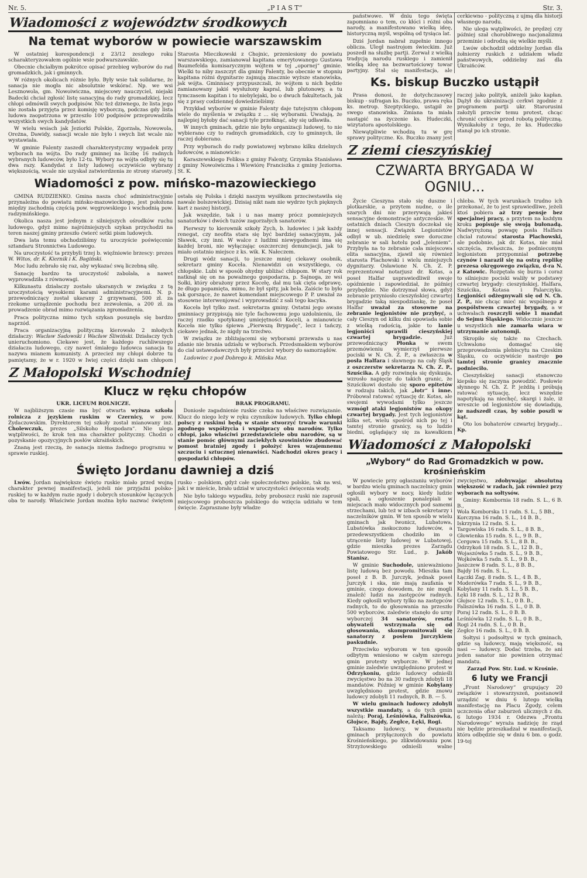Nr. 5. „P I A S T“Str. 3.
Wiadomości z województw środkowych
Na temat wyborów w powiecie warszawskim
W ostatniej korespondencji z 23/12 zeszłego roku scharakteryzowałem ogólnie wsie podwarszawskie.
Obecnie chciałbym pokrótce opisać przebieg wyborów do rad gromadzkich, jak i gminnych.
W różnych okolicach różnie było. Były wsie tak solidarne, że sanacja nie mogła nic absolutnie wskórać. Np. we wsi Lesznowola, gm. Nowoiwiczna, miejscowy nauczyciel, niejaki Badecki chciał zgłosić listę sanacyjną do rady gromadzkiej, lecz chłopi odmówili swych podpisów. Nic też dziwnego, że lista jego nie została przyjęta przez komisję wyborczą, podczas gdy lista ludowa zaopatrzona w przeszło 100 podpisów przeprowadziła wszystkich swych kandydatów.
W wielu wsiach jak Jeziorki Polskie, Zgorzała, Nowowola, Oreżna, Dawidy, sanacji wcale nie było i swych list wcale nie wystawiała.
W gminie Falenty zaszedł charakterystyczny wypadek przy wyborach na wójta. Do rady gminnej na liczbę 16 radnych wybranych ludowców, było 12-tu. Wybory na wójta odbyły się tu dwa razy. Kandydat z listy ludowej oczywiście wybrany większością, wcale nie uzyskał zatwierdzenia ze strony starosty. Starosta Mieczkowski z Chojnic, przeniesiony do powiatu warszawskiego, zamianował kapitana emerytowanego Gustawa Baumefelda komisarycznym wójtem w tej „opornej“ gminie. Wielki to niby zaszczyt dla gminy Falenty, bo obecnie w stopniu kapitana różni dygnitarze zajmują znacznie wyższe stanowiska, jak wójta. Gminniacy przypuszczali, że wójtem u nich będzie zamianowany jakiś wysłużony kapral, lub plutonowy, a tu tymczasem kapitan i to niebylejaki, bo o dwuch fakultetach, jak się z prasy codziennej dowiedzieliśmy.
Przykład wyborów w gminie Falenty daje tutejszym chłopom wiele do myślenia w związku z ... się wyborami. Uważają, że najlepiej byłoby dać sanacji tyle przełknąć, aby się udławiła.
W innych gminach, gdzie nie było organizacji ludowej, to nie wybierano czy to radnych gromadzkich, czy to gminnych, ile raczej dobierano.
Przy wyborach do rady powiatowej wybrano kilku dzielnych ludowców, a mianowicie:
Karaszewskiego Feliksa z gminy Falenty, Grzymka Stanisława z gminy Nowoiwiczna i Wiewiórę Franciszka z gminy Jeziorna. St. K.
Wiadomości z pow. mińsko-mazowieckiego
GMINA RUDZIENKO. Gmina nasza choć administracyjnie przynależna do powiatu mińsko-mazowieckiego, jest położona między zachodnią częścią pow. węgrowskiego i wschodnią pow. radzymińskiego.
Okolica nasza jest jednym z silniejszych ośrodków ruchu ludowego, gdyż mimo najróżniejszych szykan przychodzi na teren naszej gminy przeszło ćwierć setki pism ludowych.
Dwa lata temu obchodziliśmy tu uroczyście poświęcenie sztandaru Stronnictwa Ludowego.
Na uroczystość ta przybyli trzej b. więźniowie brzescy: prezes W. Witos, dr. K. Kiernik i K. Bagiński.
Moc ludu zebrało się raz, aby wykazać swą liczebną siłę.
Sanację bardzo ta uroczystość zabolała, a nawet wyprowadziła z równowagi.
Kilkunastu działaczy zostało ukaranych w związku z tą uroczystością wysokiemi karami administracyjnemi. N. p. przewodniczący został ukarany 2 grzywnami, 500 zł. za rzekome urządzenie pochodu bez zezwolenia, a 200 zł. za prowadzenie obrad mimo rozwiązania zgromadzenia.
Praca polityczna mimo tych szykan posunęła się bardzo naprzód.
Praca organizacyjną polityczną kierowało 2 młodych działaczy: Wacław Sadowski i Wacław Śliwiński. Działaczy tych unieruchomiono. Ciekawe jest, że każdego ruchliwszego działacza ludowego, czy nawet śmiałego ludowca sanacja tu nazywa mianem komunisty. A przecież my chłopi dobrze tu pamiętamy, że w r. 1920 w Iwiej części dzięki nam chłopom ostała się Polska i dzięki naszym wysiłkom przeciwstawiła się nawale bolszewickiej. Dzisiaj nikt nam nie wydrze tych pięknych kart z naszej historji.
Jak wszędzie, tak i u nas mamy prócz pomniejszych sanatorków i dwóch tuzów zagorzałych sanatorów.
Pierwszy to kierownik szkoły Zych, b. ludowiec i jak każdy renegat, czy neofita stara się być bardziej sanacyjnym, jak Sławek, czy inni. W walce z ludźmi niewygodnemi ima się każdej broni, nie wyłączając oszczerczej denuncjacji, jak to miało ostatnio miejsce z ks. wik. K. Nałeczem.
Drugi wódz sanacji, to jeszcze mniej ciekawy osobnik, sekretarz gminy Koceła. Nienawidzi on wszystkiego, co chłopskie. Lubi w sposób ohydny ubliżać chłopom. W stary rok natknął się on na poważnego gospodarza, p. Sajnoga, ze wsi Sołki, który obrażony przez Kocełę, dał mu tak cięta odprawę, że długo popamięta, mimo, że był spity, jak bela. Zaiście to było tak gorszące, że nawet komendant miejscowego P. P. uważał za stosowne interwenjować i wyprowadzić z sali tego kacyka.
Koceła był tylko zast. sekretarza gminy. Ostatni jego awans gminniacy przypisują nie tyle fachowemu jego uzdolnieniu, ile raczej rzadko spotykanej umiejętności Koceli, a mianowicie Koceła nie tylko śpiewa „Pierwszą Brygadę“, lecz i tańczy, ciekawe jednak, że nigdy na trzeźwo.
W związku ze zbliżającemi się wyborami przeważa u nas zdanie nie brania udziału w wyborach. Przedsmakiem wyborów do ciał ustawodawczych były przecież wybory do samorządów.
Ludowiec z pod Dobrego k. Mińska Maz.
Z Małopolski Wschodniej
Klucz w ręku chłopów
UKR. LICEUM ROLNICZE.
W najbliższym czasie ma być otwarta wyższa szkoła rolnicza z językiem ruskim w Czernicy, w pow. Żydaczowskim. Dyrektorem tej szkoły został mianowany inż. Cholewczuk, prezes „Silskoho Hospodara“. Nie ulega wątpliwości, że krok ten ma charakter polityczny. Chodzi o pozyskanie opozycyjnych posłów ukraińskich.
Znaną jest rzeczą, że sanacja niema żadnego programu w sprawie ruskiej.
BRAK PROGRAMU.
Doniosłe zagadnienie ruskie czeka na właściwe rozwiązanie. Klucz do niego leży w ręku czynników ludowych. Tylko chłopi polscy z ruskimi będą w stanie stworzyć trwałe warunki zgodnego współżycia i współpracy obu narodów. Tylko chłopi, jako właściwi przedstawiciele obu narodów, są w stanie pomóc głównymi zaciekłych szowinistów zbudować pomost bratniej zgody i położyć kres wzajemnemu szczuciu i sztucznej nienawiści. Nadchodzi okres pracy i gospodarki chłopów.
Święto Jordanu dawniej a dziś
Lwów. Jordan największe święto ruskie miało przed wojną charakter pewnej manifestacji, jeżeli nie przyjaźni polsko-ruskiej to w każdym razie zgody i dobrych stosunków łączących oba te narody. Właściwie Jordan można było nazwać świętem rusko - polskiem, gdyż całe społeczeństwo polskie, tak na wsi, jak i w mieście, brało udział w uroczystości święcenia wody.
Nie było takiego wypadku, żeby proboszcz ruski nie zaprosił miejscowego proboszcza polskiego do wzięcia udziału w tem święcie. Zapraszane były władze
państwowe. W dniu tego święta zapomniano o tem, co kłóci i różni oba narody, a manifestowano wielką ideę, historyczną myśl, wspólną od tysiąca lat.
Dziś Jordan nabrał zupełnie innego oblicza. Uległ nastrojom świeckim. Już poszedł na służbę partji. Zerwał z wielką tradycją narodu ruskiego i zamienił wielką ideę na bezwartościowy towar partyjny. Stał się manifestacja, ale cerkiewno - polityczną z ujmą dla historji własnego narodu.
Nie ulega wątpliwości, że prędzej czy później szał chorobliwego nacjonalizmu przeminie i odrodzą się wielkie myśli.
Lwów obchodził oddzielny Jordan dla żołnierzy ruskich z udziałem władz państwowych, oddzielny zaś dla Ukraińców.
Ks. biskup Buczko ustąpił
Prasa donosi, że dotychczasowy biskup - sufragan ks. Buczko, prawa ręka ks. metrop. Szeptyckiego, ustąpił ze swego stanowiska. Zmiana ta miała nastąpić na życzenie ks. Hudeczki, wizytatora apostolskiego.
Niewątpliwie wchodzą tu w grę sprawy polityczne. Ks. Buczko znany jest raczej jako polityk, aniżeli jako kapłan. Dążył do ukrainizacji cerkwi zgodnie z programem partji ukr. Starorusini założyli przeciw temu protest, chcąc chronić cerkiew przed robotą polityczną. Wynikałoby z tego, że ks. Hudeczko stanął po ich stronie.
Z ziemi cieszyńskiej
CZWARTA BRYGADA W OGNIU...
Życie Cieszyna stało się duszne i plotkarskie, a przytem nudne, o ile szarych dni nie przerywają jakieś sensacyjne demonstracje antyczeskie. W ostatnich dniach Cieszyn doczekał się innej sensacji. Związek Legionistów odbył w ub. niedzielę swe doroczne zebranie w sali hotelu pod „Jeleniem“. Przybyła na to zebranie cała miejscowa elita sanacyjna, zjawił się również starosta Plachowski i wielu mniejszych dygnitarzy. Osławione N. Ch. Z. P. reprezentował notarjusz dr. Kotas, a poseł Halfar usprawiedliwił swoje opóźnienie i zapowiedział, że później przybędzie. Nie dotrzymał słowa, gdyż zebranie przyniosło cieszyńskiej czwartej brygadzie taką niespodziankę, że poseł Halfar uważał za stosowne na zebranie legjonistów nie przybyć, a cały Cieszyn od kilku dni opowiada sobie z wielką radością, jakie to lanie legjoniści sprawili cieszyńskiej czwartej brygadzie. Już przewodniczący Płonka w swem przemówieniu wymierzył pierwsze pociski w N. Ch. Z. P., a zwłaszcza w posła Halfara i sławnego na cały Śląsk z oszczerstw sekretarza N. Ch. Z. P., Szuścika. A gdy rozwinęła się dyskusja, wzrosło napięcie do takich granic, że Szuścikowi dostało się sporo epitetów w rodzaju takich, jak „łotr“ i inne. Próbował ratować sytuację dr. Kotas, ale swojemi wywodami tylko jeszcze wzmógł ataki legjonistów na okopy czwartej brygady. Jest tych legjonistów kilka set, wielu spośród nich po tej i tamtej stronie granicy, są to ludzie biedni, oglądający się za kawałkiem chleba. W tych warunkach trudno ich przekonać, że to jest sprawiedliwe, jeżeli ktoś pobiera aż trzy pensje bez specjalnej pracy, a przytem na każdym kroku popisuje się swoją bułonadą. Nadwyrężoną powagę posła Halfara chciał ratować starosta Plachowski, ale podobnie, jak dr. Kotas, nie miał szczęścia, zwłaszcza, że podnieconym legjonistom przypomniał potrzebę czynów i naraził się na ostrą replikę prezesa okręgowego związku, d-ra N. z Katowic. Rozpętała się burza i coraz to silniejsze pociski waliły w podstawy czwartej brygady: cieszyńskiej, Halfara, Szuścika, Kotasa i Palarczyka. Legjoniści odżegnywali się od N. Ch. Z. P., nie chcąc mieć nic wspólnego z pospólstwem czwartej brygady, a w uchwałach roszczyli sobie 1 mandat do Sejmu Śląskiego. Widocznie jeszcze u wszystkich nie zamarła wiara w utrzymanie autonomji.
Skropiło się także na Czechach. Uchwalono domagać się przeprowadzenia plebiscytu na Czeskim Śląsku, co oczywiście nastroje po tamtej stronie granicy znacznie podnieciło.
Cieszyńskiej sanacji stanowczo kiepsko się zaczyna powodzić. Posłowie słynnego N. Ch. Z. P. jeżdżą i próbują ratować sytuację, lecz wszędzie napotykają na niechęć, skargi i żale, iż wreszcie od legjonistów się dowiadują, że nadszedł czas, by sobie poszli w kąt.
Oto los bohaterów czwartej brygady... Kp.
Wiadomości z Małopolski
„Wybory“ do Rad Gromadzkich w pow. krośnieńskim
W powiecie przy ogłaszaniu wyborów w bardzo wielu gminach naczelnicy gmin ogłosili wybory w nocy, kiedy ludzie spali, a ogłoszenie ponalepiali w miejscach mało widocznych pod samemi strzechami, lub też w izbach sekretarzy i naczelników gmin. W ten sposób w wielu gminach jak Iwonicz, Lubatowa, Lubatówka zaskoczono ludowców, a przedewszystkiem chodziło im o utrącenie listy ludowej w Lubatowej, gdzie mieszka prezes Zarządu Powiatowego Str. Lud., p. Jakób Stanisz.
W gminie Suchodole, unieważniono listę ludową bez powodu. Mieszka tam poseł z B. B. Jurczyk, jednak poseł Jurczyk i ska, nie mają zaufania w gminie, czego dowodem, że nie mogli znaleźć ludzi na zastępców radnych. Kiedy ogłosili wybory tylko na zastępców radnych, to do głosowania na przeszło 500 wyborców, zaledwie stanęło do urny wyborczej 34 sanatorów, reszta obywateli wstrzymała się od głosowania, skompromitowali się sanatorzy z posłem Jurczykiem paskudnie.
Przeciwko wyborom w ten sposób odbytym wniesiono w całym szeregu gmin protesty wyborcze. W jednej gminie zaledwie uwzględniono protest w Odrzykoniu, gdzie ludowcy odnieśli zwycięstwo bo na 30 radnych zdobyli 18 mandatów. Później w gminie Kobylany uwzględniono protest, gdzie znowu ludowcy zdobyli 11 radnych, B. B. — 5.
W wielu gminach ludowcy zdobyli wszystkie mandaty, a do tych gmin należą: Poraj, Leśniówka, Faliszówka, Głojsce, Bajdy, Zegłce, Łęki, Rogi.
Taksamo ludowcy, w dwunastu gminach przyłączonych do powiatu Krośnieńskiego, po zlikwidowaniu pow. Strzyżowskiego odnieśli walne zwycięstwo, zdobywając absolutną większość w radach, jak również przy wyborach na sołtysów.
Gminy: Kombornia 18 radn. S. L., 6 B. B.,
Wola Komborska 11 radn. S. L., 5 BB.,
Korczyna 16 radn. S. L., 14 B. B.,
Iskrzynia 12 radn. S. L.
Targowiska 16 radn. S. L., 8 B. B.,
Głowienka 15 radn. S. L., 9 B. B.,
Cergowa 15 radn. S. L., 8 B. B.,
Odrzykoń 18 radn. S. L., 12 B. B.,
Wojaszówka 5 radn. S. L., 9 B. B.,
Wojkówka 5 radn. S. L., 9 B. B.,
Jaszczew 8 radn. S. L., 8 B. B.,
Bajdy 16 radn. S. L.,
Łączki Zag. 8 radn. S. L., 4 B. B.,
Moderówka 7 radn. S. L., 9 B. B.,
Kobylany 11 radn. S. L., 5 B. B.,
Łęki 18 radn. S. L., 12 B. B.,
Głojsce 12 radn. S. L., 0 B. B.,
Faliszówka 16 radn. S. L., 0 B. B.
Poraj 12 radn. S. L., 0 B. B.
Leśniówka 12 radn. S. L., 0 B. B.,
Rogi 24 radn. S. L., 0 B. B.,
Zegłce 16 radn. S. L., 0 B. B.
Sołtysi i podsołtysi w tych gminach, gdzie są ludowcy, mają większość, są nasi — ludowcy. Dodać trzeba, że ani jeden sanator nie powinien otrzymać mandatu.
Zarząd Pow. Str. Lud. w Krośnie.
6 luty we Francji
„Front Narodowy“ grupujący 20 związków i stowarzyszeń, postanowił urządzić w dniu 6 lutego wielką manifestację na Placu Zgody, celem uczczenia ofiar zaburzeń ulicznych z dn. 6 lutego 1934 r. Odezwa „Frontu Narodowego“ wyraża nadzieję że rząd nie będzie przeszkadzał w manifestacji, która odbędzie się w dniu 6 bm. o godz. 19-tej